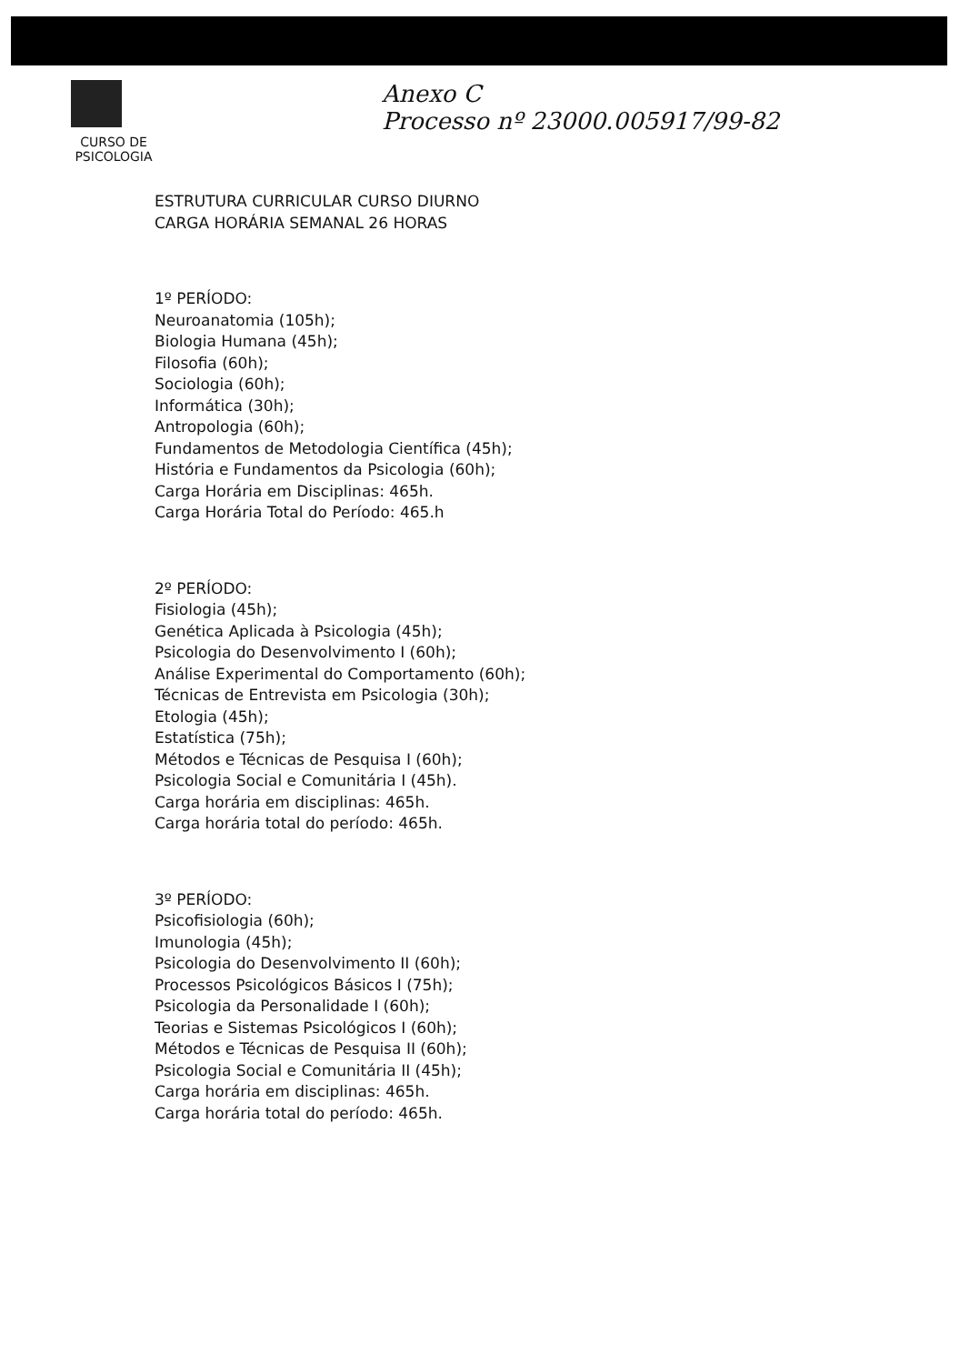CURSO DE
PSICOLOGIA
Anexo C
Processo nº 23000.005917/99-82
ESTRUTURA CURRICULAR CURSO DIURNO
CARGA HORÁRIA SEMANAL 26 HORAS
1º PERÍODO:
Neuroanatomia (105h);
Biologia Humana (45h);
Filosofia (60h);
Sociologia (60h);
Informática (30h);
Antropologia (60h);
Fundamentos de Metodologia Científica (45h);
História e Fundamentos da Psicologia (60h);
Carga Horária em Disciplinas: 465h.
Carga Horária Total do Período: 465.h
2º PERÍODO:
Fisiologia (45h);
Genética Aplicada à Psicologia (45h);
Psicologia do Desenvolvimento I (60h);
Análise Experimental do Comportamento (60h);
Técnicas de Entrevista em Psicologia (30h);
Etologia (45h);
Estatística (75h);
Métodos e Técnicas de Pesquisa I (60h);
Psicologia Social e Comunitária I (45h).
Carga horária em disciplinas: 465h.
Carga horária total do período: 465h.
3º PERÍODO:
Psicofisiologia (60h);
Imunologia (45h);
Psicologia do Desenvolvimento II (60h);
Processos Psicológicos Básicos I (75h);
Psicologia da Personalidade I (60h);
Teorias e Sistemas Psicológicos I (60h);
Métodos e Técnicas de Pesquisa II (60h);
Psicologia Social e Comunitária II (45h);
Carga horária em disciplinas: 465h.
Carga horária total do período: 465h.